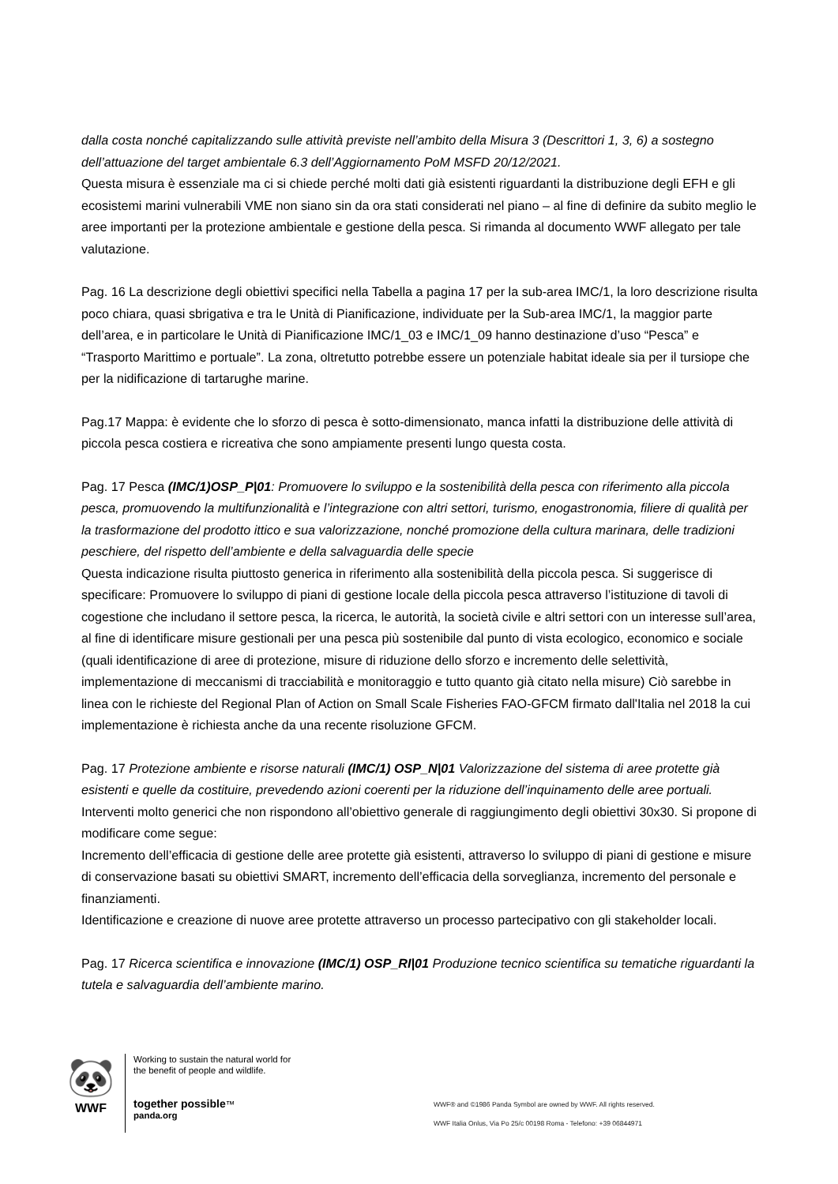dalla costa nonché capitalizzando sulle attività previste nell’ambito della Misura 3 (Descrittori 1, 3, 6) a sostegno dell’attuazione del target ambientale 6.3 dell’Aggiornamento PoM MSFD 20/12/2021.
Questa misura è essenziale ma ci si chiede perché molti dati già esistenti riguardanti la distribuzione degli EFH e gli ecosistemi marini vulnerabili VME non siano sin da ora stati considerati nel piano – al fine di definire da subito meglio le aree importanti per la protezione ambientale e gestione della pesca. Si rimanda al documento WWF allegato per tale valutazione.
Pag. 16 La descrizione degli obiettivi specifici nella Tabella a pagina 17 per la sub-area IMC/1, la loro descrizione risulta poco chiara, quasi sbrigativa e tra le Unità di Pianificazione, individuate per la Sub-area IMC/1, la maggior parte dell’area, e in particolare le Unità di Pianificazione IMC/1_03 e IMC/1_09 hanno destinazione d’uso “Pesca” e “Trasporto Marittimo e portuale”. La zona, oltretutto potrebbe essere un potenziale habitat ideale sia per il tursiope che per la nidificazione di tartarughe marine.
Pag.17 Mappa: è evidente che lo sforzo di pesca è sotto-dimensionato, manca infatti la distribuzione delle attività di piccola pesca costiera e ricreativa che sono ampiamente presenti lungo questa costa.
Pag. 17 Pesca (IMC/1)OSP_P|01: Promuovere lo sviluppo e la sostenibilità della pesca con riferimento alla piccola pesca, promuovendo la multifunzionalità e l’integrazione con altri settori, turismo, enogastronomia, filiere di qualità per la trasformazione del prodotto ittico e sua valorizzazione, nonché promozione della cultura marinara, delle tradizioni peschiere, del rispetto dell’ambiente e della salvaguardia delle specie
Questa indicazione risulta piuttosto generica in riferimento alla sostenibilità della piccola pesca. Si suggerisce di specificare: Promuovere lo sviluppo di piani di gestione locale della piccola pesca attraverso l’istituzione di tavoli di cogestione che includano il settore pesca, la ricerca, le autorità, la società civile e altri settori con un interesse sull’area, al fine di identificare misure gestionali per una pesca più sostenibile dal punto di vista ecologico, economico e sociale (quali identificazione di aree di protezione, misure di riduzione dello sforzo e incremento delle selettività, implementazione di meccanismi di tracciabilità e monitoraggio e tutto quanto già citato nella misure) Ciò sarebbe in linea con le richieste del Regional Plan of Action on Small Scale Fisheries FAO-GFCM firmato dall'Italia nel 2018 la cui implementazione è richiesta anche da una recente risoluzione GFCM.
Pag. 17 Protezione ambiente e risorse naturali (IMC/1) OSP_N|01 Valorizzazione del sistema di aree protette già esistenti e quelle da costituire, prevedendo azioni coerenti per la riduzione dell’inquinamento delle aree portuali.
Interventi molto generici che non rispondono all’obiettivo generale di raggiungimento degli obiettivi 30x30. Si propone di modificare come segue:
Incremento dell’efficacia di gestione delle aree protette già esistenti, attraverso lo sviluppo di piani di gestione e misure di conservazione basati su obiettivi SMART, incremento dell’efficacia della sorveglianza, incremento del personale e finanziamenti.
Identificazione e creazione di nuove aree protette attraverso un processo partecipativo con gli stakeholder locali.
Pag. 17 Ricerca scientifica e innovazione (IMC/1) OSP_RI|01 Produzione tecnico scientifica su tematiche riguardanti la tutela e salvaguardia dell’ambiente marino.
🐼
WWF
Working to sustain the natural world for the benefit of people and wildlife.
together possible™ panda.org
WWF® and ©1986 Panda Symbol are owned by WWF. All rights reserved.
WWF Italia Onlus, Via Po 25/c 00198 Roma - Telefono: +39 06844971